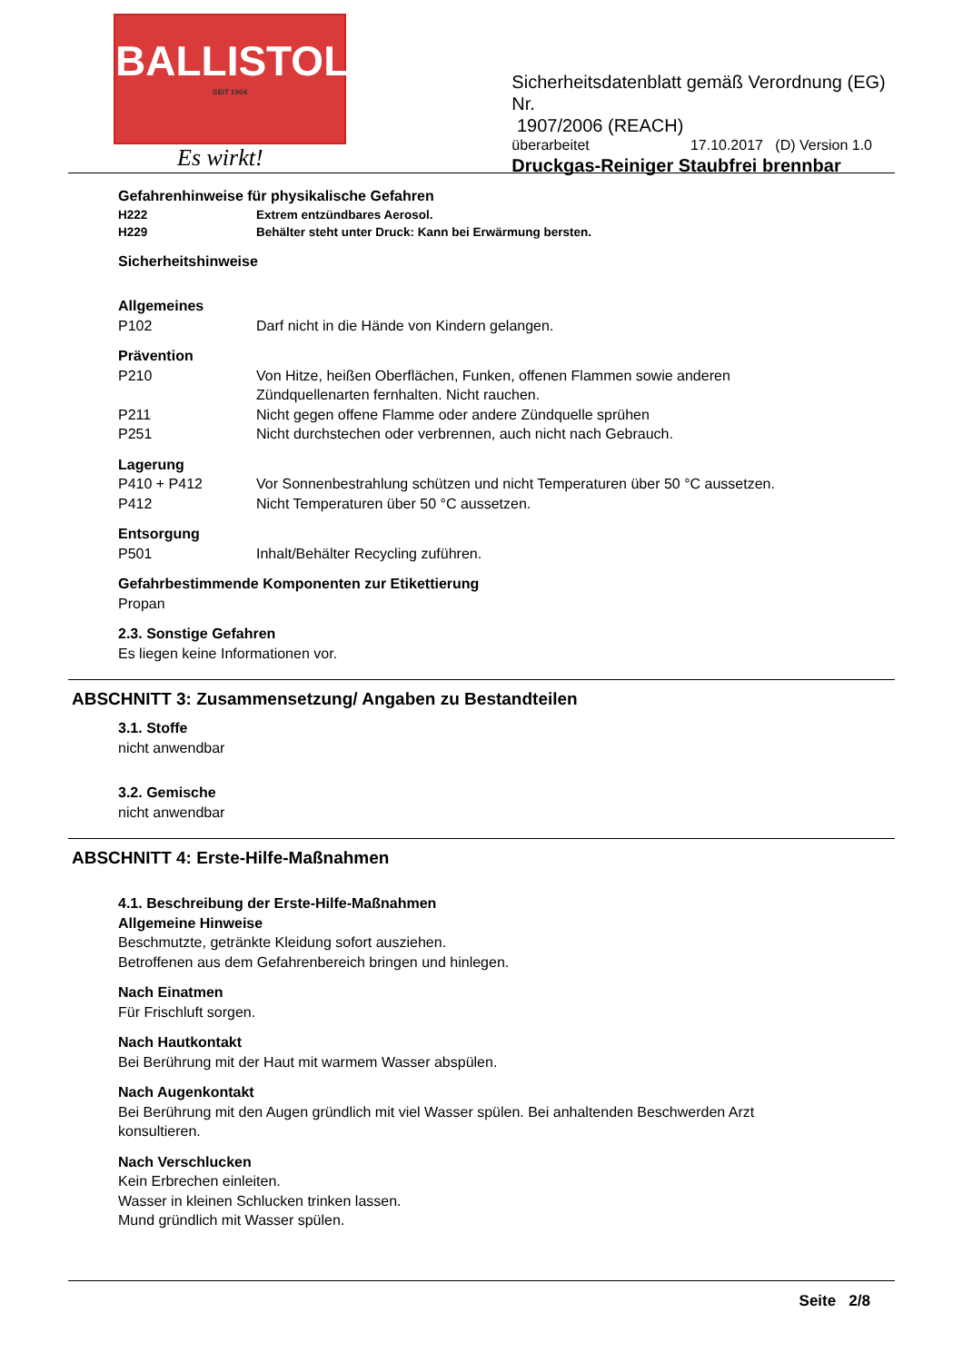BALLISTOL
SEIT 1904
Es wirkt!
Sicherheitsdatenblatt gemäß Verordnung (EG) Nr.
1907/2006 (REACH)
überarbeitet 17.10.2017 (D) Version 1.0
Druckgas-Reiniger Staubfrei brennbar
Gefahrenhinweise für physikalische Gefahren
H222 Extrem entzündbares Aerosol.
H229 Behälter steht unter Druck: Kann bei Erwärmung bersten.
Sicherheitshinweise
Allgemeines
P102 Darf nicht in die Hände von Kindern gelangen.
Prävention
P210 Von Hitze, heißen Oberflächen, Funken, offenen Flammen sowie anderen
Zündquellenarten fernhalten. Nicht rauchen.
P211 Nicht gegen offene Flamme oder andere Zündquelle sprühen
P251 Nicht durchstechen oder verbrennen, auch nicht nach Gebrauch.
Lagerung
P410 + P412 Vor Sonnenbestrahlung schützen und nicht Temperaturen über 50 °C aussetzen.
P412 Nicht Temperaturen über 50 °C aussetzen.
Entsorgung
P501 Inhalt/Behälter Recycling zuführen.
Gefahrbestimmende Komponenten zur Etikettierung
Propan
2.3. Sonstige Gefahren
Es liegen keine Informationen vor.
ABSCHNITT 3: Zusammensetzung/ Angaben zu Bestandteilen
3.1. Stoffe
nicht anwendbar
3.2. Gemische
nicht anwendbar
ABSCHNITT 4: Erste-Hilfe-Maßnahmen
4.1. Beschreibung der Erste-Hilfe-Maßnahmen
Allgemeine Hinweise
Beschmutzte, getränkte Kleidung sofort ausziehen.
Betroffenen aus dem Gefahrenbereich bringen und hinlegen.
Nach Einatmen
Für Frischluft sorgen.
Nach Hautkontakt
Bei Berührung mit der Haut mit warmem Wasser abspülen.
Nach Augenkontakt
Bei Berührung mit den Augen gründlich mit viel Wasser spülen. Bei anhaltenden Beschwerden Arzt
konsultieren.
Nach Verschlucken
Kein Erbrechen einleiten.
Wasser in kleinen Schlucken trinken lassen.
Mund gründlich mit Wasser spülen.
Seite 2/8